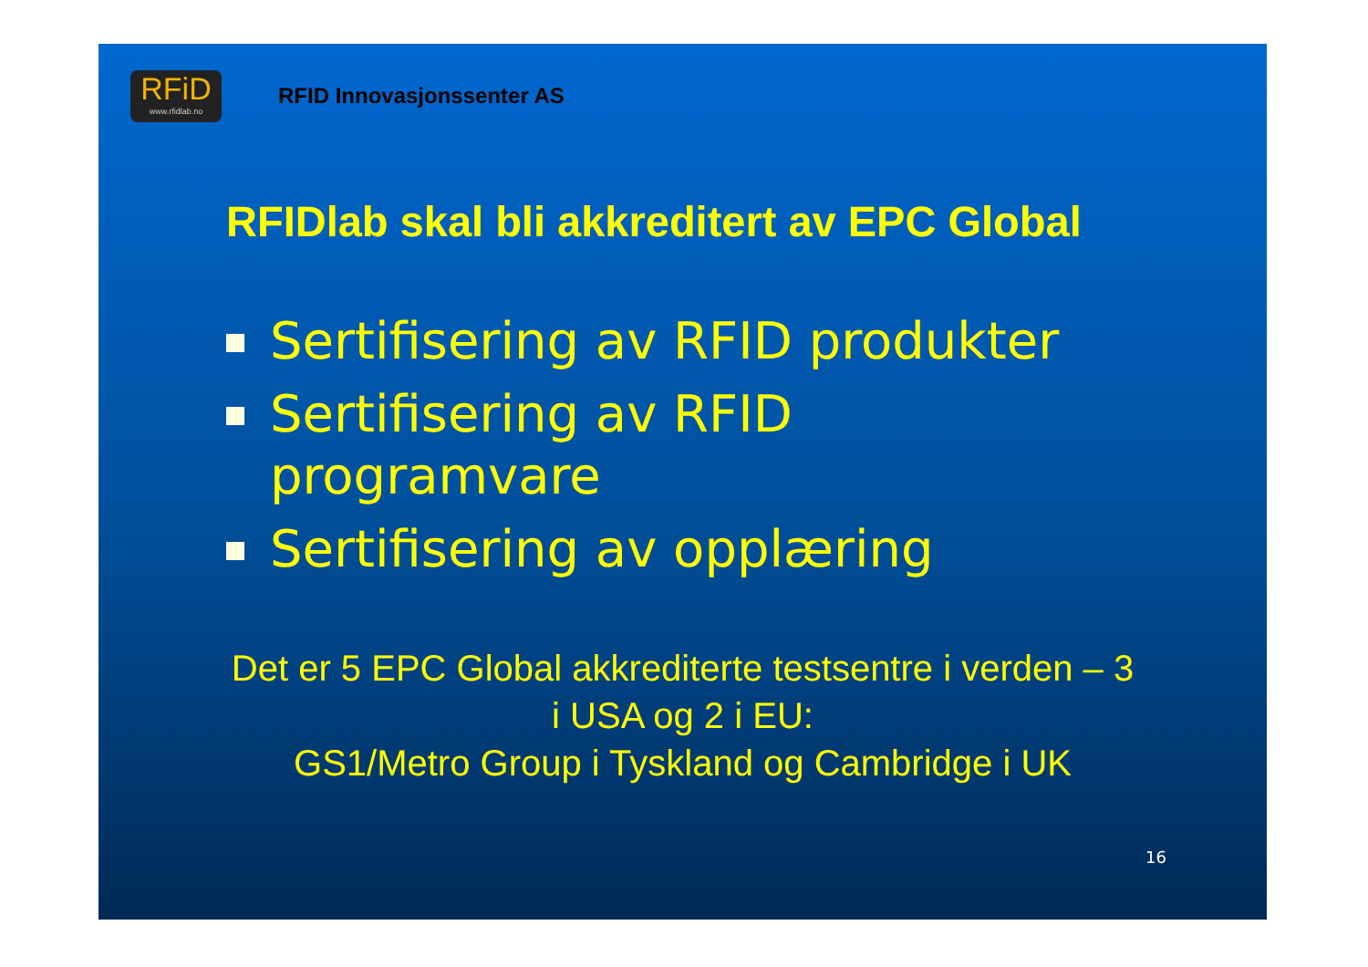RFiD
www.rfidlab.no
RFID Innovasjonssenter AS
RFIDlab skal bli akkreditert av EPC Global
Sertifisering av RFID produkter
Sertifisering av RFID programvare
Sertifisering av opplæring
Det er 5 EPC Global akkrediterte testsentre i verden – 3
i USA og 2 i EU:
GS1/Metro Group i Tyskland og Cambridge i UK
16